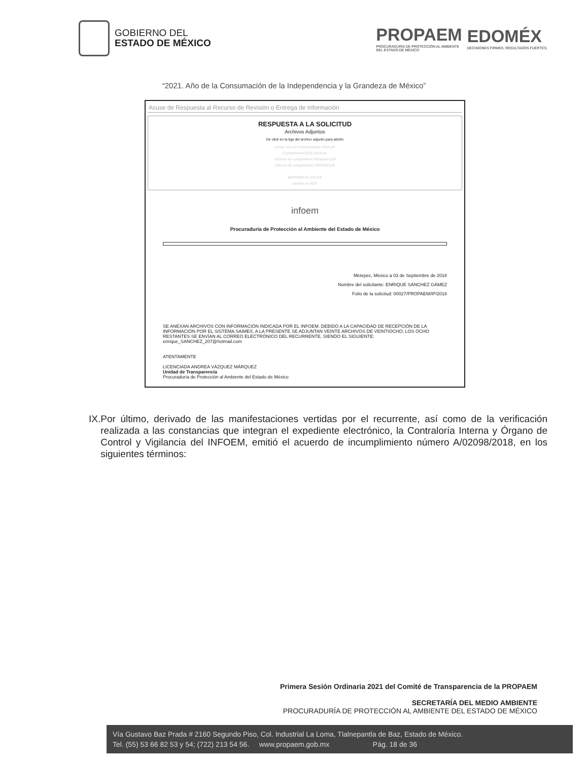GOBIERNO DEL
ESTADO DE MÉXICO
PROPAEM
PROCURADURÍA DE PROTECCIÓN AL AMBIENTE
DEL ESTADO DE MÉXICO
EDOMÉX
DECISIONES FIRMES, RESULTADOS FUERTES.
“2021. Año de la Consumación de la Independencia y la Grandeza de México”
Acuse de Respuesta al Recurso de Revisión o Entrega de Información
RESPUESTA A LA SOLICITUD
Archivos Adjuntos
De click en la liga del archivo adjunto para abrirlo
primer vez por extraordinaria 2018.pdf
Cumplimiento2018-2018.rar
Informe de cumplimiento Resumen.pdf
informe de cumplimiento INFOEM.pdf
IMPRIMIR EL ACUSE
Versión en PDF
infoem
Procuraduría de Protección al Ambiente del Estado de México
Metepec, México a 03 de Septiembre de 2018
Nombre del solicitante: ENRIQUE SÁNCHEZ GÁMEZ
Folio de la solicitud: 00027/PROPAEM/IP/2018
SE ANEXAN ARCHIVOS CON INFORMACIÓN INDICADA POR EL INFOEM. DEBIDO A LA CAPACIDAD DE RECEPCIÓN DE LA INFORMACIÓN POR EL SISTEMA SAIMEX, A LA PRESENTE SE ADJUNTAN VEINTE ARCHIVOS DE VEINTIOCHO; LOS OCHO RESTANTES SE ENVÍAN AL CORREO ELECTRÓNICO DEL RECURRENTE, SIENDO EL SIGUIENTE: enrique_SANCHEZ_207@hotmail.com
ATENTAMENTE
LICENCIADA ANDREA VÁZQUEZ MÁRQUEZ
Unidad de Transparencia
Procuraduría de Protección al Ambiente del Estado de México
IX. Por último, derivado de las manifestaciones vertidas por el recurrente, así como de la verificación realizada a las constancias que integran el expediente electrónico, la Contraloría Interna y Órgano de Control y Vigilancia del INFOEM, emitió el acuerdo de incumplimiento número A/02098/2018, en los siguientes términos:
Primera Sesión Ordinaria 2021 del Comité de Transparencia de la PROPAEM
SECRETARÍA DEL MEDIO AMBIENTE
PROCURADURÍA DE PROTECCIÓN AL AMBIENTE DEL ESTADO DE MÉXICO
Vía Gustavo Baz Prada # 2160 Segundo Piso, Col. Industrial La Loma, Tlalnepantla de Baz, Estado de México.
Tel. (55) 53 66 82 53 y 54; (722) 213 54 56. www.propaem.gob.mx Pág. 18 de 36